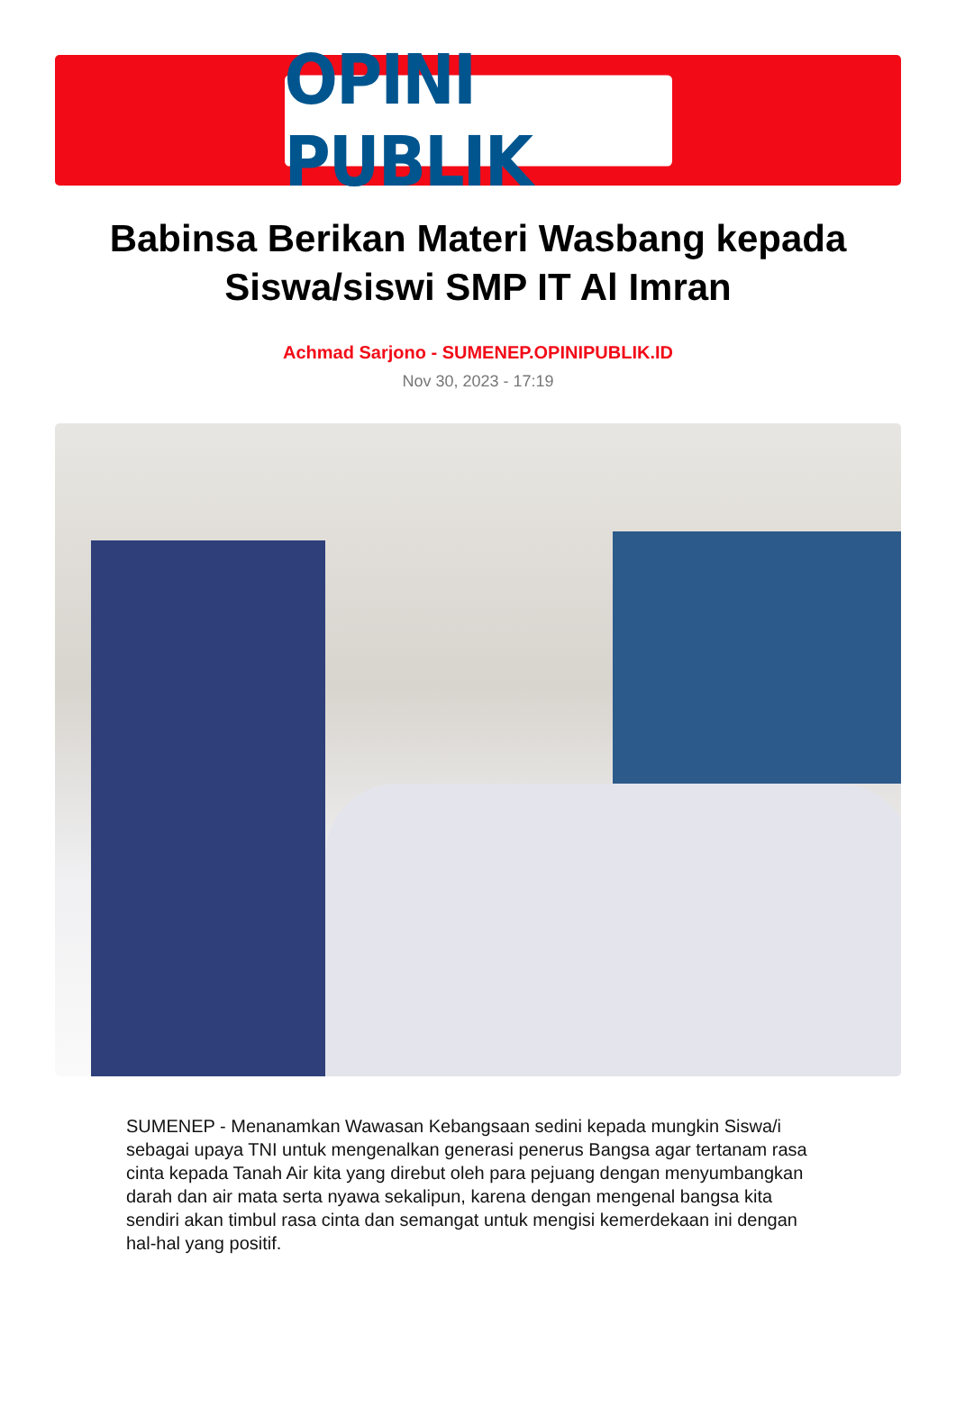OPINI PUBLIK
Babinsa Berikan Materi Wasbang kepada Siswa/siswi SMP IT Al Imran
Achmad Sarjono - SUMENEP.OPINIPUBLIK.ID
Nov 30, 2023 - 17:19
SUMENEP - Menanamkan Wawasan Kebangsaan sedini kepada mungkin Siswa/i sebagai upaya TNI untuk mengenalkan generasi penerus Bangsa agar tertanam rasa cinta kepada Tanah Air kita yang direbut oleh para pejuang dengan menyumbangkan darah dan air mata serta nyawa sekalipun, karena dengan mengenal bangsa kita sendiri akan timbul rasa cinta dan semangat untuk mengisi kemerdekaan ini dengan hal-hal yang positif.